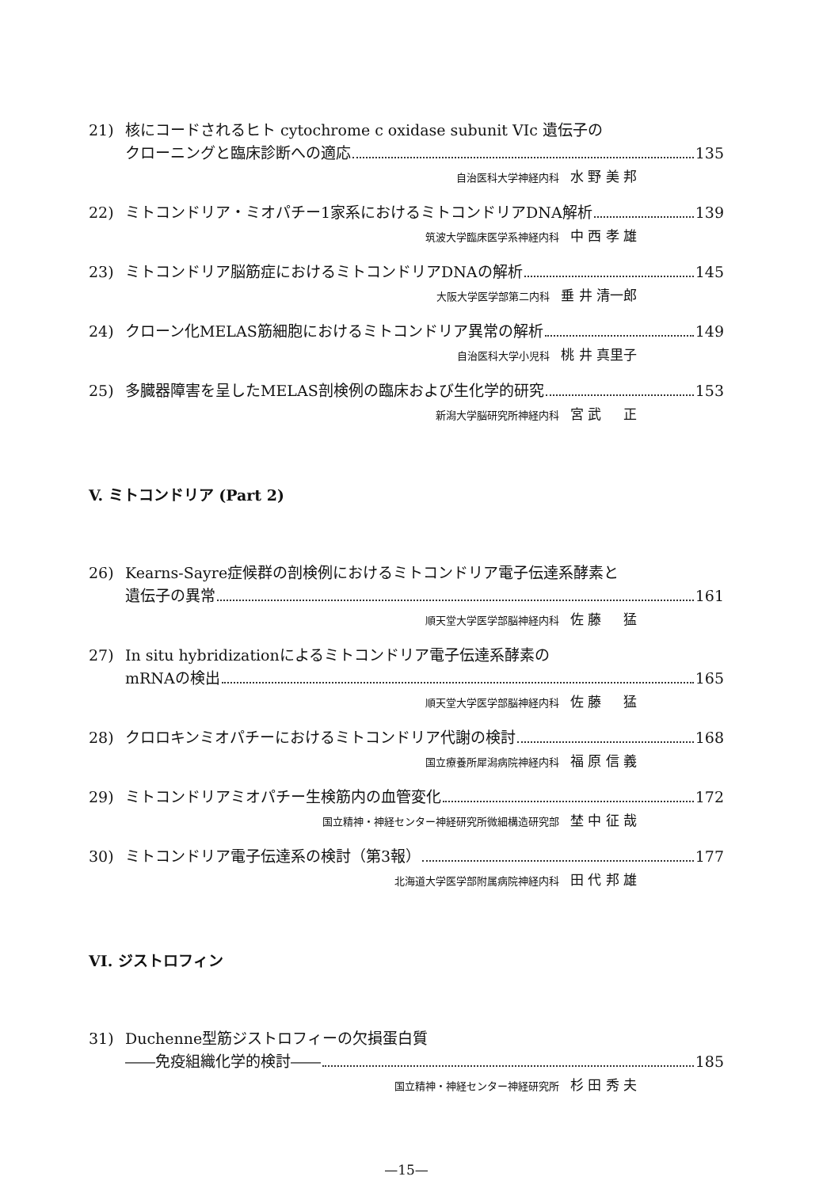21) 核にコードされるヒト cytochrome c oxidase subunit VIc 遺伝子の
クローニングと臨床診断への適応 135
自治医科大学神経内科 水 野 美 邦
22) ミトコンドリア・ミオパチー1家系におけるミトコンドリアDNA解析 139
筑波大学臨床医学系神経内科 中 西 孝 雄
23) ミトコンドリア脳筋症におけるミトコンドリアDNAの解析 145
大阪大学医学部第二内科 垂 井 清一郎
24) クローン化MELAS筋細胞におけるミトコンドリア異常の解析 149
自治医科大学小児科 桃 井 真里子
25) 多臓器障害を呈したMELAS剖検例の臨床および生化学的研究 153
新潟大学脳研究所神経内科 宮 武 　 正
V. ミトコンドリア (Part 2)
26) Kearns-Sayre症候群の剖検例におけるミトコンドリア電子伝達系酵素と
遺伝子の異常 161
順天堂大学医学部脳神経内科 佐 藤 　 猛
27) In situ hybridizationによるミトコンドリア電子伝達系酵素の
mRNAの検出 165
順天堂大学医学部脳神経内科 佐 藤 　 猛
28) クロロキンミオパチーにおけるミトコンドリア代謝の検討 168
国立療養所犀潟病院神経内科 福 原 信 義
29) ミトコンドリアミオパチー生検筋内の血管変化 172
国立精神・神経センター神経研究所微細構造研究部 埜 中 征 哉
30) ミトコンドリア電子伝達系の検討（第3報） 177
北海道大学医学部附属病院神経内科 田 代 邦 雄
VI. ジストロフィン
31) Duchenne型筋ジストロフィーの欠損蛋白質
――免疫組織化学的検討―― 185
国立精神・神経センター神経研究所 杉 田 秀 夫
—15—